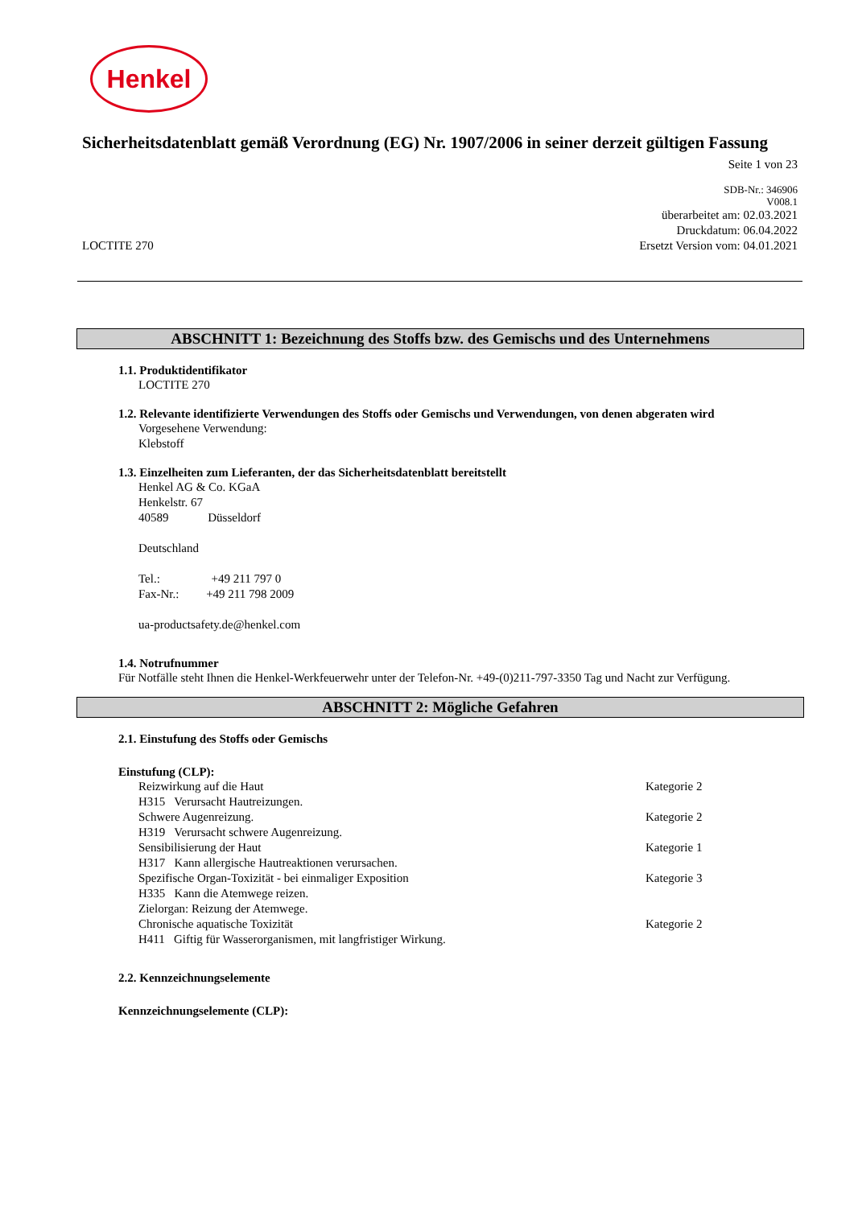Henkel
Sicherheitsdatenblatt gemäß Verordnung (EG) Nr. 1907/2006 in seiner derzeit gültigen Fassung
Seite 1 von 23
LOCTITE 270
SDB-Nr.: 346906
V008.1
überarbeitet am: 02.03.2021
Druckdatum: 06.04.2022
Ersetzt Version vom: 04.01.2021
ABSCHNITT 1: Bezeichnung des Stoffs bzw. des Gemischs und des Unternehmens
1.1. Produktidentifikator
LOCTITE 270
1.2. Relevante identifizierte Verwendungen des Stoffs oder Gemischs und Verwendungen, von denen abgeraten wird
Vorgesehene Verwendung:
Klebstoff
1.3. Einzelheiten zum Lieferanten, der das Sicherheitsdatenblatt bereitstellt
Henkel AG & Co. KGaA
Henkelstr. 67
40589 Düsseldorf
Deutschland
Tel.: +49 211 797 0
Fax-Nr.: +49 211 798 2009
ua-productsafety.de@henkel.com
1.4. Notrufnummer
Für Notfälle steht Ihnen die Henkel-Werkfeuerwehr unter der Telefon-Nr. +49-(0)211-797-3350 Tag und Nacht zur Verfügung.
ABSCHNITT 2: Mögliche Gefahren
2.1. Einstufung des Stoffs oder Gemischs
Einstufung (CLP):
Reizwirkung auf die Haut Kategorie 2
H315 Verursacht Hautreizungen.
Schwere Augenreizung. Kategorie 2
H319 Verursacht schwere Augenreizung.
Sensibilisierung der Haut Kategorie 1
H317 Kann allergische Hautreaktionen verursachen.
Spezifische Organ-Toxizität - bei einmaliger Exposition Kategorie 3
H335 Kann die Atemwege reizen.
Zielorgan: Reizung der Atemwege.
Chronische aquatische Toxizität Kategorie 2
H411 Giftig für Wasserorganismen, mit langfristiger Wirkung.
2.2. Kennzeichnungselemente
Kennzeichnungselemente (CLP):